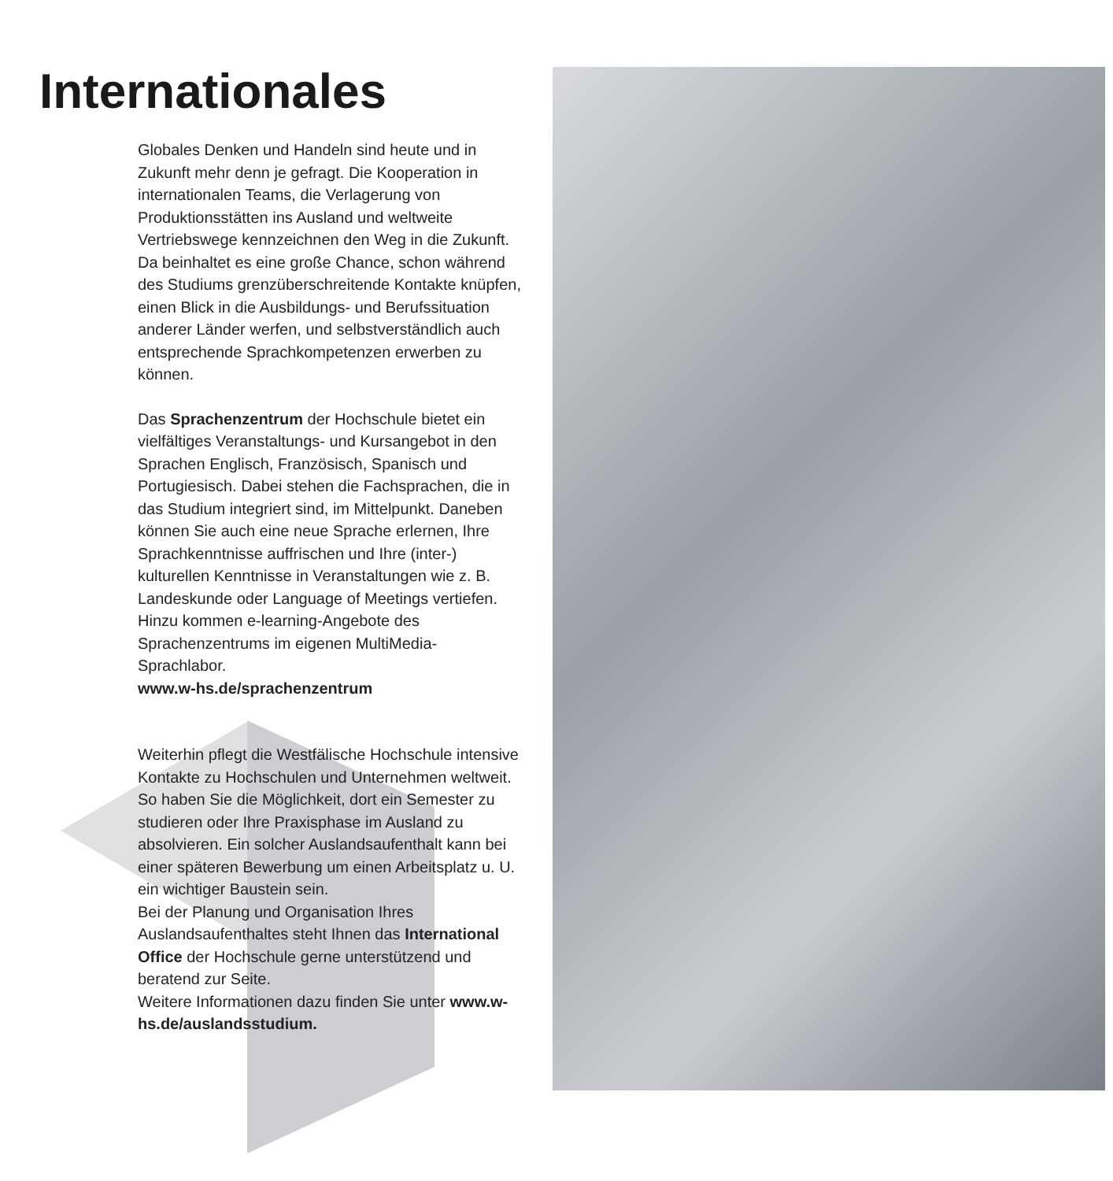Internationales
Globales Denken und Handeln sind heute und in Zukunft mehr denn je gefragt. Die Kooperation in internationalen Teams, die Verlagerung von Produktionsstätten ins Ausland und weltweite Vertriebswege kennzeichnen den Weg in die Zukunft. Da beinhaltet es eine große Chance, schon während des Studiums grenzüberschreitende Kontakte knüpfen, einen Blick in die Ausbildungs- und Berufssituation anderer Länder werfen, und selbstverständlich auch entsprechende Sprachkompetenzen erwerben zu können.
Das Sprachenzentrum der Hochschule bietet ein vielfältiges Veranstaltungs- und Kursangebot in den Sprachen Englisch, Französisch, Spanisch und Portugiesisch. Dabei stehen die Fachsprachen, die in das Studium integriert sind, im Mittelpunkt. Daneben können Sie auch eine neue Sprache erlernen, Ihre Sprachkenntnisse auffrischen und Ihre (inter-) kulturellen Kenntnisse in Veranstaltungen wie z. B. Landeskunde oder Language of Meetings vertiefen. Hinzu kommen e-learning-Angebote des Sprachenzentrums im eigenen MultiMedia-Sprachlabor.
www.w-hs.de/sprachenzentrum
Weiterhin pflegt die Westfälische Hochschule intensive Kontakte zu Hochschulen und Unternehmen weltweit. So haben Sie die Möglichkeit, dort ein Semester zu studieren oder Ihre Praxisphase im Ausland zu absolvieren. Ein solcher Auslandsaufenthalt kann bei einer späteren Bewerbung um einen Arbeitsplatz u. U. ein wichtiger Baustein sein.
Bei der Planung und Organisation Ihres Auslandsaufenthaltes steht Ihnen das International Office der Hochschule gerne unterstützend und beratend zur Seite.
Weitere Informationen dazu finden Sie unter www.w-hs.de/auslandsstudium.